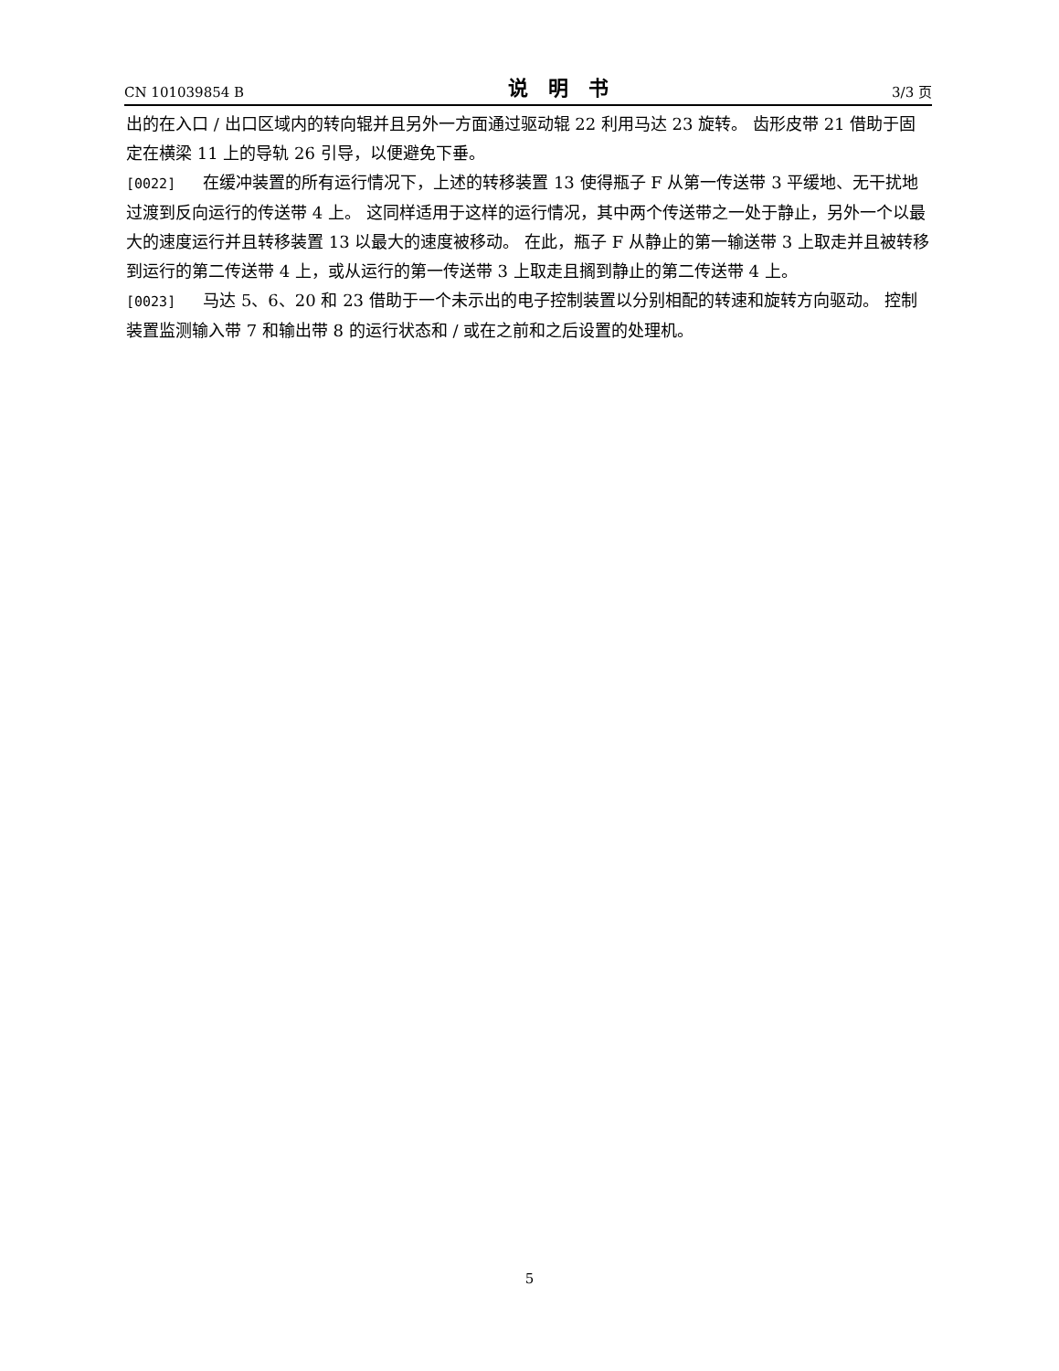CN 101039854 B 说明书 3/3 页
出的在入口 / 出口区域内的转向辊并且另外一方面通过驱动辊 22 利用马达 23 旋转。 齿形皮带 21 借助于固定在横梁 11 上的导轨 26 引导，以便避免下垂。
[0022] 在缓冲装置的所有运行情况下，上述的转移装置 13 使得瓶子 F 从第一传送带 3 平缓地、无干扰地过渡到反向运行的传送带 4 上。 这同样适用于这样的运行情况，其中两个传送带之一处于静止，另外一个以最大的速度运行并且转移装置 13 以最大的速度被移动。 在此，瓶子 F 从静止的第一输送带 3 上取走并且被转移到运行的第二传送带 4 上，或从运行的第一传送带 3 上取走且搁到静止的第二传送带 4 上。
[0023] 马达 5、6、20 和 23 借助于一个未示出的电子控制装置以分别相配的转速和旋转方向驱动。 控制装置监测输入带 7 和输出带 8 的运行状态和 / 或在之前和之后设置的处理机。
5